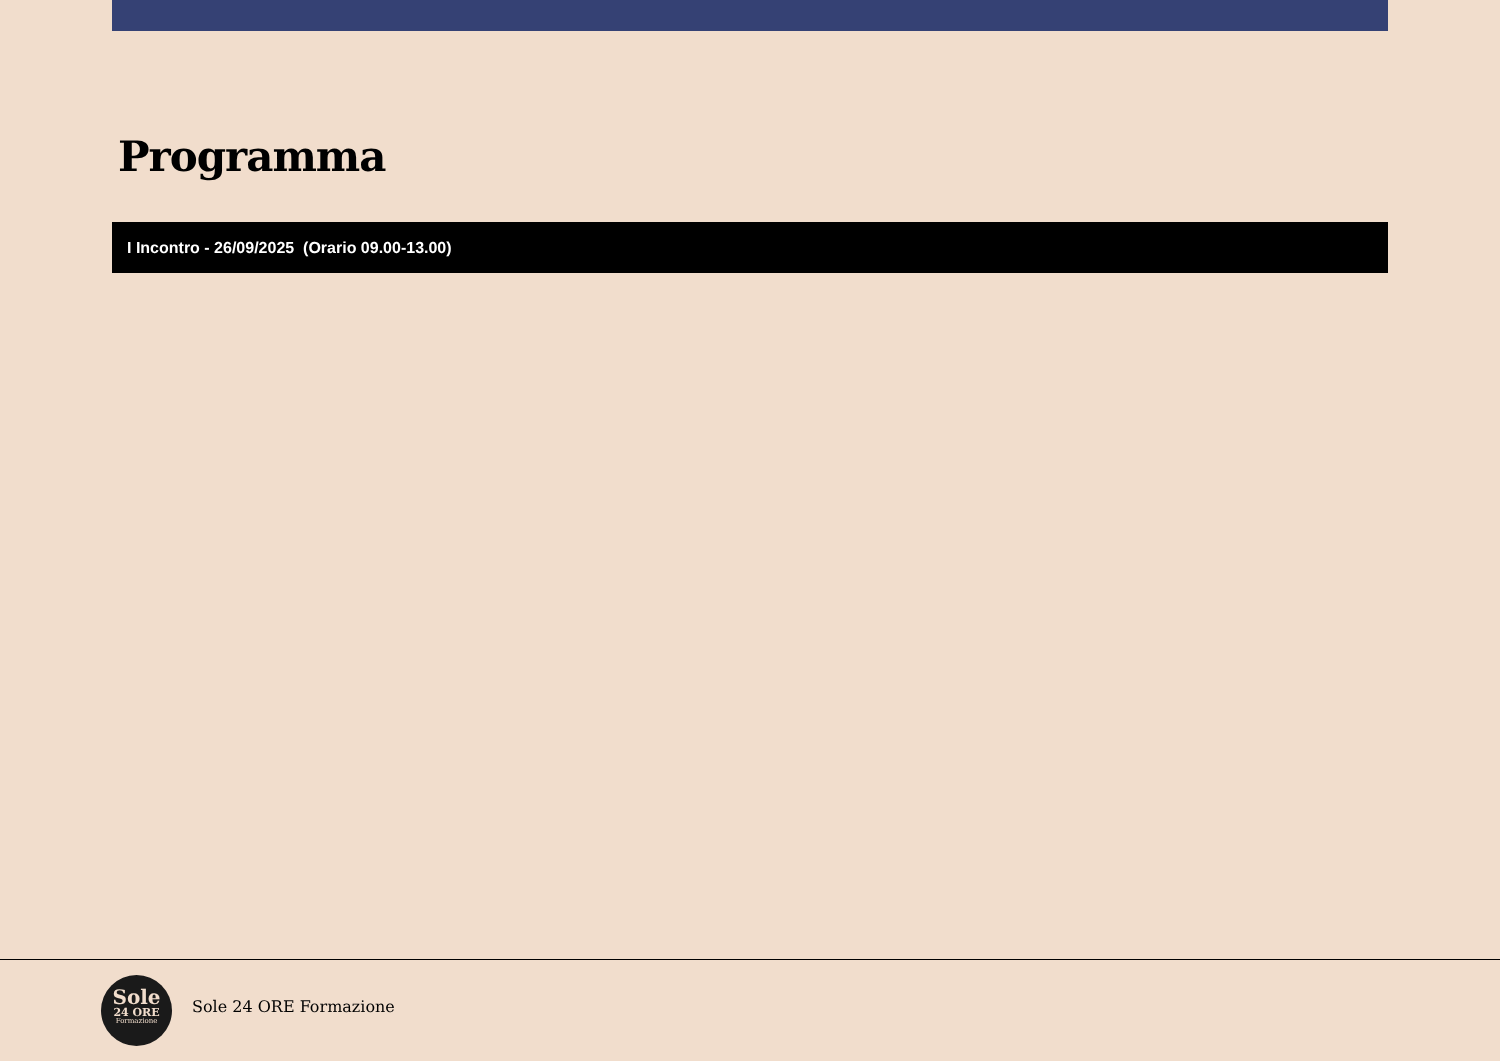Programma
I Incontro - 26/09/2025 (Orario 09.00-13.00)
Sole
24 ORE
Formazione
Sole 24 ORE Formazione